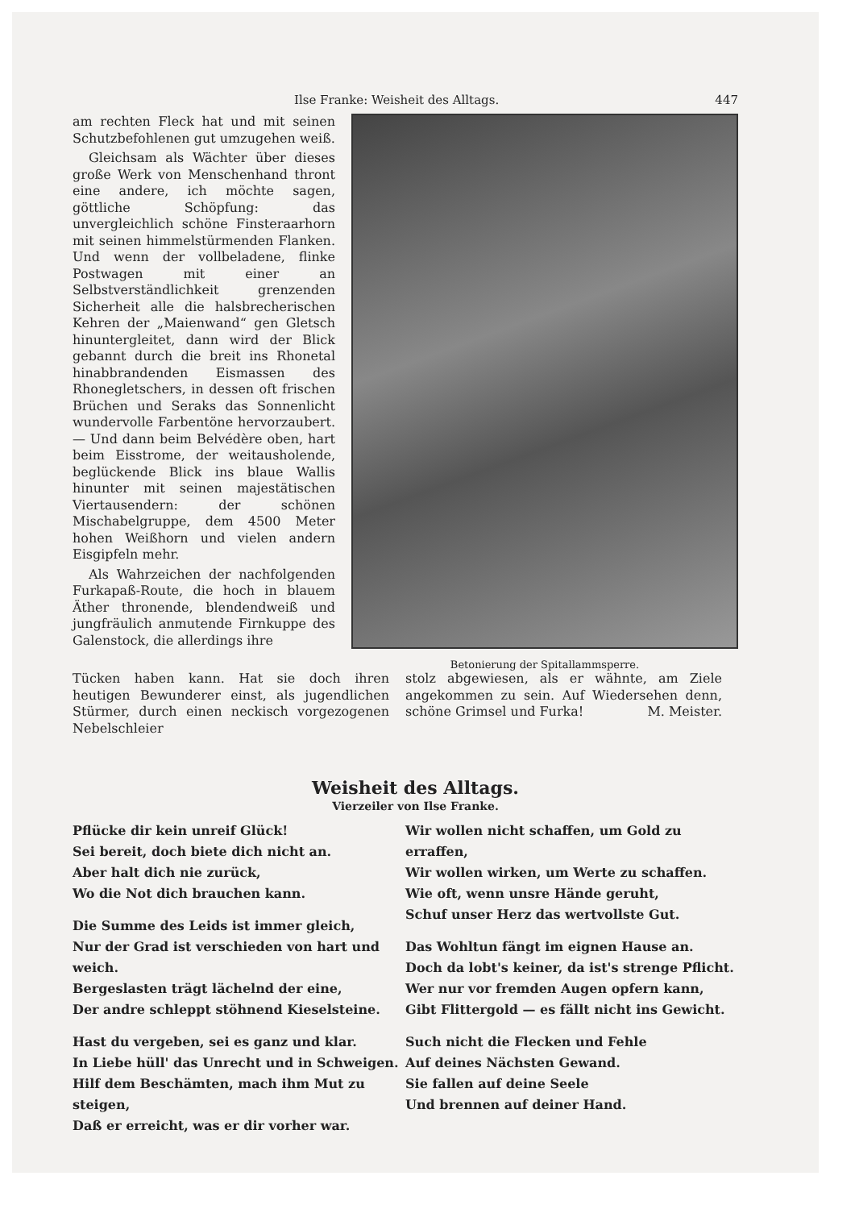Ilse Franke: Weisheit des Alltags. 447
am rechten Fleck hat und mit seinen Schutzbefohlenen gut umzugehen weiß.
Gleichsam als Wächter über dieses große Werk von Menschenhand thront eine andere, ich möchte sagen, göttliche Schöpfung: das unvergleichlich schöne Finsteraarhorn mit seinen himmelstürmenden Flanken. Und wenn der vollbeladene, flinke Postwagen mit einer an Selbstverständlichkeit grenzenden Sicherheit alle die halsbrecherischen Kehren der „Maienwand“ gen Gletsch hinuntergleitet, dann wird der Blick gebannt durch die breit ins Rhonetal hinabbrandenden Eismassen des Rhonegletschers, in dessen oft frischen Brüchen und Seraks das Sonnenlicht wundervolle Farbentöne hervorzaubert. — Und dann beim Belvédère oben, hart beim Eisstrome, der weitausholende, beglückende Blick ins blaue Wallis hinunter mit seinen majestätischen Viertausendern: der schönen Mischabelgruppe, dem 4500 Meter hohen Weißhorn und vielen andern Eisgipfeln mehr.
Als Wahrzeichen der nachfolgenden Furkapaß-Route, die hoch in blauem Äther thronende, blendendweiß und jungfräulich anmutende Firnkuppe des Galenstock, die allerdings ihre
Betonierung der Spitallammsperre.
Tücken haben kann. Hat sie doch ihren heutigen Bewunderer einst, als jugendlichen Stürmer, durch einen neckisch vorgezogenen Nebelschleier
stolz abgewiesen, als er wähnte, am Ziele angekommen zu sein. Auf Wiedersehen denn, schöne Grimsel und Furka! M. Meister.
Weisheit des Alltags.
Vierzeiler von Ilse Franke.
Pflücke dir kein unreif Glück!
Sei bereit, doch biete dich nicht an.
Aber halt dich nie zurück,
Wo die Not dich brauchen kann.
Die Summe des Leids ist immer gleich,
Nur der Grad ist verschieden von hart und weich.
Bergeslasten trägt lächelnd der eine,
Der andre schleppt stöhnend Kieselsteine.
Hast du vergeben, sei es ganz und klar.
In Liebe hüll' das Unrecht und in Schweigen.
Hilf dem Beschämten, mach ihm Mut zu steigen,
Daß er erreicht, was er dir vorher war.
Wir wollen nicht schaffen, um Gold zu erraffen,
Wir wollen wirken, um Werte zu schaffen.
Wie oft, wenn unsre Hände geruht,
Schuf unser Herz das wertvollste Gut.
Das Wohltun fängt im eignen Hause an.
Doch da lobt's keiner, da ist's strenge Pflicht.
Wer nur vor fremden Augen opfern kann,
Gibt Flittergold — es fällt nicht ins Gewicht.
Such nicht die Flecken und Fehle
Auf deines Nächsten Gewand.
Sie fallen auf deine Seele
Und brennen auf deiner Hand.